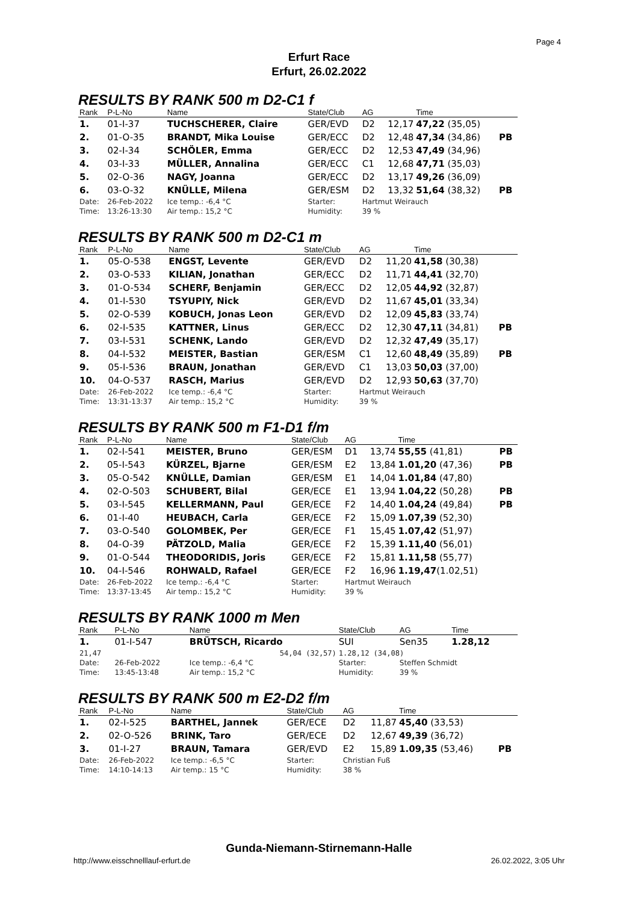Page 4
Erfurt Race
Erfurt, 26.02.2022
RESULTS BY RANK 500 m D2-C1 f
| Rank | P-L-No | Name | State/Club | AG | | Time | |
| --- | --- | --- | --- | --- | --- | --- | --- |
| 1. | 01-I-37 | TUCHSCHERER, Claire | GER/EVD | D2 | 12,17 | 47,22 (35,05) | |
| 2. | 01-O-35 | BRANDT, Mika Louise | GER/ECC | D2 | 12,48 | 47,34 (34,86) | PB |
| 3. | 02-I-34 | SCHÖLER, Emma | GER/ECC | D2 | 12,53 | 47,49 (34,96) | |
| 4. | 03-I-33 | MÜLLER, Annalina | GER/ECC | C1 | 12,68 | 47,71 (35,03) | |
| 5. | 02-O-36 | NAGY, Joanna | GER/ECC | D2 | 13,17 | 49,26 (36,09) | |
| 6. | 03-O-32 | KNÜLLE, Milena | GER/ESM | D2 | 13,32 | 51,64 (38,32) | PB |
| Date: | 26-Feb-2022 | Ice temp.: -6,4 °C | Starter: | Hartmut Weirauch | | | |
| Time: | 13:26-13:30 | Air temp.: 15,2 °C | Humidity: | 39 % | | | |
RESULTS BY RANK 500 m D2-C1 m
| Rank | P-L-No | Name | State/Club | AG | | Time | |
| --- | --- | --- | --- | --- | --- | --- | --- |
| 1. | 05-O-538 | ENGST, Levente | GER/EVD | D2 | 11,20 | 41,58 (30,38) | |
| 2. | 03-O-533 | KILIAN, Jonathan | GER/ECC | D2 | 11,71 | 44,41 (32,70) | |
| 3. | 01-O-534 | SCHERF, Benjamin | GER/ECC | D2 | 12,05 | 44,92 (32,87) | |
| 4. | 01-I-530 | TSYUPIY, Nick | GER/EVD | D2 | 11,67 | 45,01 (33,34) | |
| 5. | 02-O-539 | KOBUCH, Jonas Leon | GER/EVD | D2 | 12,09 | 45,83 (33,74) | |
| 6. | 02-I-535 | KATTNER, Linus | GER/ECC | D2 | 12,30 | 47,11 (34,81) | PB |
| 7. | 03-I-531 | SCHENK, Lando | GER/EVD | D2 | 12,32 | 47,49 (35,17) | |
| 8. | 04-I-532 | MEISTER, Bastian | GER/ESM | C1 | 12,60 | 48,49 (35,89) | PB |
| 9. | 05-I-536 | BRAUN, Jonathan | GER/EVD | C1 | 13,03 | 50,03 (37,00) | |
| 10. | 04-O-537 | RASCH, Marius | GER/EVD | D2 | 12,93 | 50,63 (37,70) | |
| Date: | 26-Feb-2022 | Ice temp.: -6,4 °C | Starter: | Hartmut Weirauch | | | |
| Time: | 13:31-13:37 | Air temp.: 15,2 °C | Humidity: | 39 % | | | |
RESULTS BY RANK 500 m F1-D1 f/m
| Rank | P-L-No | Name | State/Club | AG | | Time | |
| --- | --- | --- | --- | --- | --- | --- | --- |
| 1. | 02-I-541 | MEISTER, Bruno | GER/ESM | D1 | 13,74 | 55,55 (41,81) | PB |
| 2. | 05-I-543 | KÜRZEL, Bjarne | GER/ESM | E2 | 13,84 | 1.01,20 (47,36) | PB |
| 3. | 05-O-542 | KNÜLLE, Damian | GER/ESM | E1 | 14,04 | 1.01,84 (47,80) | |
| 4. | 02-O-503 | SCHUBERT, Bilal | GER/ECE | E1 | 13,94 | 1.04,22 (50,28) | PB |
| 5. | 03-I-545 | KELLERMANN, Paul | GER/ECE | F2 | 14,40 | 1.04,24 (49,84) | PB |
| 6. | 01-I-40 | HEUBACH, Carla | GER/ECE | F2 | 15,09 | 1.07,39 (52,30) | |
| 7. | 03-O-540 | GOLOMBEK, Per | GER/ECE | F1 | 15,45 | 1.07,42 (51,97) | |
| 8. | 04-O-39 | PÄTZOLD, Malia | GER/ECE | F2 | 15,39 | 1.11,40 (56,01) | |
| 9. | 01-O-544 | THEODORIDIS, Joris | GER/ECE | F2 | 15,81 | 1.11,58 (55,77) | |
| 10. | 04-I-546 | ROHWALD, Rafael | GER/ECE | F2 | 16,96 | 1.19,47 (1.02,51) | |
| Date: | 26-Feb-2022 | Ice temp.: -6,4 °C | Starter: | Hartmut Weirauch | | | |
| Time: | 13:37-13:45 | Air temp.: 15,2 °C | Humidity: | 39 % | | | |
RESULTS BY RANK 1000 m Men
| Rank | P-L-No | Name | State/Club | AG | | Time | |
| --- | --- | --- | --- | --- | --- | --- | --- |
| 1. | 01-I-547 | BRÜTSCH, Ricardo | SUI | Sen35 | | 1.28,12 | |
| 21,47 | | 54,04 (32,57) | 1.28,12 (34,08) | | | | |
| Date: | 26-Feb-2022 | Ice temp.: -6,4 °C | Starter: | Steffen Schmidt | | | |
| Time: | 13:45-13:48 | Air temp.: 15,2 °C | Humidity: | 39 % | | | |
RESULTS BY RANK 500 m E2-D2 f/m
| Rank | P-L-No | Name | State/Club | AG | | Time | |
| --- | --- | --- | --- | --- | --- | --- | --- |
| 1. | 02-I-525 | BARTHEL, Jannek | GER/ECE | D2 | 11,87 | 45,40 (33,53) | |
| 2. | 02-O-526 | BRINK, Taro | GER/ECE | D2 | 12,67 | 49,39 (36,72) | |
| 3. | 01-I-27 | BRAUN, Tamara | GER/EVD | E2 | 15,89 | 1.09,35 (53,46) | PB |
| Date: | 26-Feb-2022 | Ice temp.: -6,5 °C | Starter: | Christian Fuß | | | |
| Time: | 14:10-14:13 | Air temp.: 15 °C | Humidity: | 38 % | | | |
Gunda-Niemann-Stirnemann-Halle
http://www.eisschnelllauf-erfurt.de
26.02.2022, 3:05 Uhr